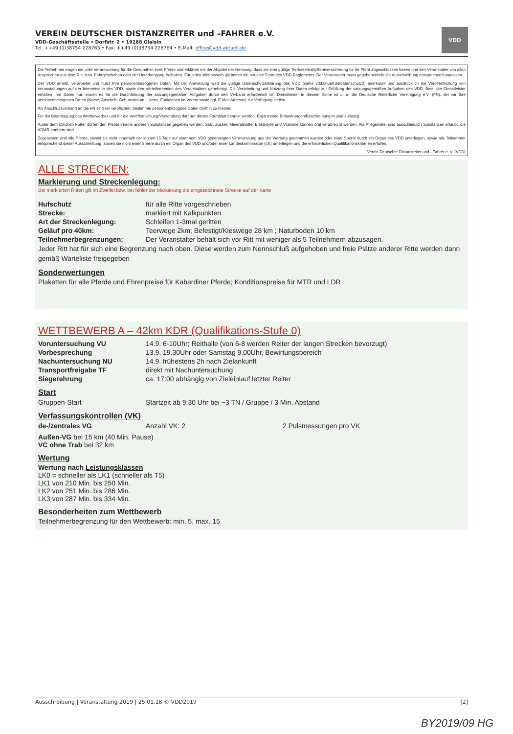VEREIN DEUTSCHER DISTANZREITER und –FAHRER e.V.
VDD-Geschäftsstelle • Dorfstr. 2 • 19288 Glaisin
Tel. ++49 (0)38754 228765 • Fax: ++49 (0)38754 228764 • E-Mail: office@vdd-aktuell.de
VDD
Die Teilnehmer tragen die volle Verantwortung für die Gesundheit ihrer Pferde und erklären mit der Abgabe der Nennung, dass sie eine gültige Tierhalterhaftpflichtversicherung für ihr Pferd abgeschlossen haben und den Veranstalter von allen Ansprüchen aus dem Ritt- bzw. Fahrgeschehen oder der Unterbringung freihalten. Für jeden Wettbewerb gilt immer die neueste Form des VDD-Reglements. Der Veranstalter muss gegebenenfalls die Ausschreibung entsprechend anpassen.
Der VDD erhebt, verarbeitet und nutzt Ihre personenbezogenen Daten. Mit der Anmeldung wird die gültige Datenschutzerklärung des VDD (siehe vddaktuell.de/datenschutz2) anerkannt und ausdrücklich die Veröffentlichung von Veranstaltungen auf der Internetseite des VDD, sowie den Verteilermedien des Veranstalters genehmigt. Die Verarbeitung und Nutzung Ihrer Daten erfolgt zur Erfüllung der satzungsgemäßen Aufgaben des VDD. Beteiligte Dienstleister erhalten Ihre Daten nur, soweit es für die Durchführung der satzungsgemäßen Aufgaben durch den Verband erforderlich ist. Dienstleister in diesem Sinne ist u. a. die Deutsche Reiterliche Vereinigung e.V. (FN), der wir Ihre personenbezogenen Daten (Name, Anschrift, Geburtsdatum, Lizenz, Funktionen im Verein sowie ggf. E-Mail Adresse) zur Verfügung stellen.
Als Anschlussverband an die FN sind wir verpflichtet, bestimmte personenbezogene Daten dorthin zu melden.
Für die Beantragung des Wettbewerbes und für die Veröffentlichung/Versendung darf nur dieses Formblatt benutzt werden. Ergänzende Erläuterungen/Beschreibungen sind zulässig.
Außer dem üblichen Futter dürfen den Pferden keine anderen Substanzen gegeben werden. Salz, Zucker, Mineralstoffe, Elektrolyte und Vitamine können oral verabreicht werden. Als Pflegemittel sind ausschließlich Substanzen erlaubt, die ADMR-konform sind.
Zugelassen sind alle Pferde, soweit sie nicht innerhalb der letzten 15 Tage auf einer vom VDD genehmigten Veranstaltung aus der Wertung genommen wurden oder einer Sperre durch ein Organ des VDD unterliegen, sowie alle Teilnehmer entsprechend dieser Ausschreibung, soweit sie nicht einer Sperre durch ein Organ des VDD und/oder einer Landeskommission (LK) unterliegen und die erforderlichen Qualifikationskriterien erfüllen.
Verein Deutscher Distanzreiter und –Fahrer e. V. (VDD)
ALLE STRECKEN:
Markierung und Streckenlegung:
Bei markierten Ritten gilt im Zweifel bzw. bei fehlender Markierung die eingezeichnete Strecke auf der Karte
Hufschutz für alle Ritte vorgeschrieben
Strecke: markiert mit Kalkpunkten
Art der Streckenlegung: Schleifen 1-3mal geritten
Geläuf pro 40km: Teerwege 2km; Befestigt/Kieswege 28 km ; Naturboden 10 km
Teilnehmerbegrenzungen: Der Veranstalter behält sich vor Ritt mit weniger als 5 Teilnehmern abzusagen.
Jeder Ritt hat für sich eine Begrenzung nach oben. Diese werden zum Nennschluß aufgehoben und freie Plätze anderer Ritte werden dann gemäß Warteliste freigegeben
Sonderwertungen
Plaketten für alle Pferde und Ehrenpreise für Kabardiner Pferde; Konditionspreise für MTR und LDR
WETTBEWERB A – 42km KDR (Qualifikations-Stufe 0)
Voruntersuchung VU 14.9. 6-10Uhr; Reithalle (von 6-8 werden Reiter der langen Strecken bevorzugt)
Vorbesprechung 13.9. 19.30Uhr oder Samstag 9.00Uhr, Bewirtungsbereich
Nachuntersuchung NU 14.9. frühestens 2h nach Zielankunft
Transportfreigabe TF direkt mit Nachuntersuchung
Siegerehrung ca. 17:00 abhängig von Zieleinlauf letzter Reiter
Start
Gruppen-Start Startzeit ab 9:30 Uhr bei ~3 TN / Gruppe / 3 Min. Abstand
Verfassungskontrollen (VK)
de-/zentrales VG Anzahl VK: 2 2 Pulsmessungen pro VK
Außen-VG bei 15 km (40 Min. Pause)
VC ohne Trab bei 32 km
Wertung
Wertung nach Leistungsklassen
LK0 = schneller als LK1 (schneller als T5)
LK1 von 210 Min. bis 250 Min.
LK2 von 251 Min. bis 286 Min.
LK3 von 287 Min. bis 334 Min.
Besonderheiten zum Wettbewerb
Teilnehmerbegrenzung für den Wettbewerb: min. 5, max. 15
Ausschreibung | Veranstaltung 2019 | 25.01.18 © VDD2019 [2]
BY2019/09 HG